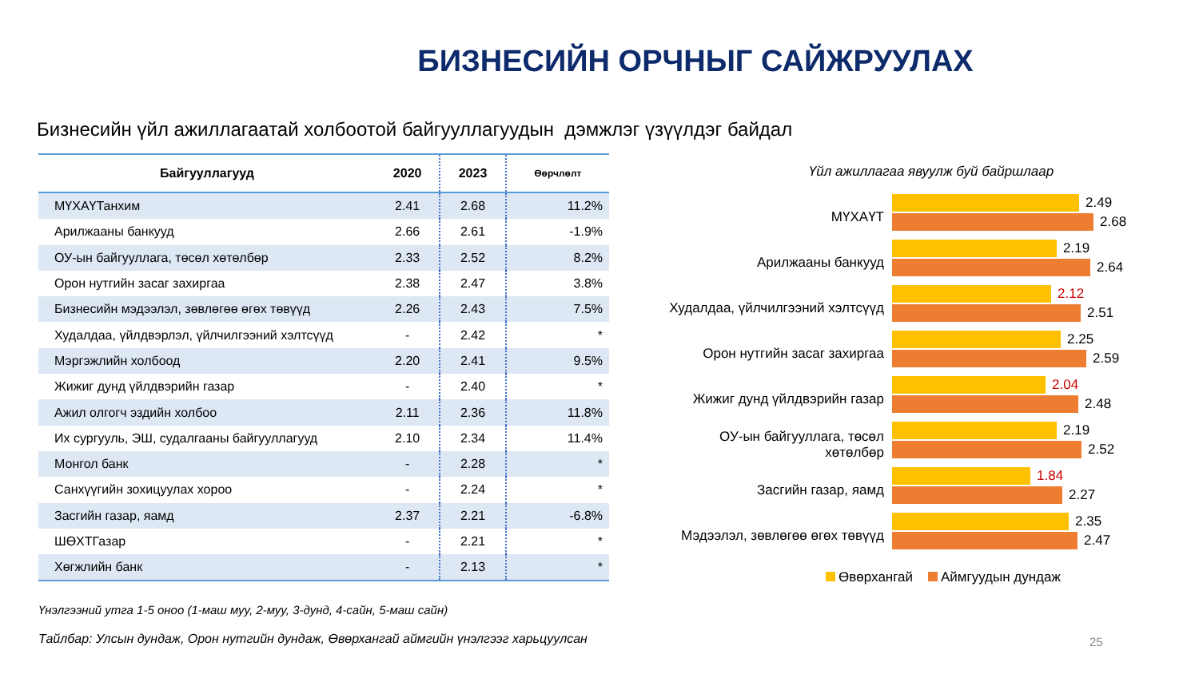БИЗНЕСИЙН ОРЧНЫГ САЙЖРУУЛАХ
Бизнесийн үйл ажиллагаатай холбоотой байгууллагуудын дэмжлэг үзүүлдэг байдал
| Байгууллагууд | 2020 | 2023 | Өөрчлөлт |
| --- | --- | --- | --- |
| МҮХАҮТанхим | 2.41 | 2.68 | 11.2% |
| Арилжааны банкууд | 2.66 | 2.61 | -1.9% |
| ОУ-ын байгууллага, төсөл хөтөлбөр | 2.33 | 2.52 | 8.2% |
| Орон нутгийн засаг захиргаа | 2.38 | 2.47 | 3.8% |
| Бизнесийн мэдээлэл, зөвлөгөө өгөх төвүүд | 2.26 | 2.43 | 7.5% |
| Худалдаа, үйлдвэрлэл, үйлчилгээний хэлтсүүд | - | 2.42 | * |
| Мэргэжлийн холбоод | 2.20 | 2.41 | 9.5% |
| Жижиг дунд үйлдвэрийн газар | - | 2.40 | * |
| Ажил олгогч эздийн холбоо | 2.11 | 2.36 | 11.8% |
| Их сургууль, ЭШ, судалгааны байгууллагууд | 2.10 | 2.34 | 11.4% |
| Монгол банк | - | 2.28 | * |
| Санхүүгийн зохицуулах хороо | - | 2.24 | * |
| Засгийн газар, яамд | 2.37 | 2.21 | -6.8% |
| ШӨХТГазар | - | 2.21 | * |
| Хөгжлийн банк | - | 2.13 | * |
Үнэлгээний утга 1-5 оноо (1-маш муу, 2-муу, 3-дунд, 4-сайн, 5-маш сайн)
Тайлбар: Улсын дундаж, Орон нутгийн дундаж, Өвөрхангай аймгийн үнэлгээг харьцуулсан
Үйл ажиллагаа явуулж буй байршлаар
МҮХАҮТ
2.49
2.68
Арилжааны банкууд
2.19
2.64
Худалдаа, үйлчилгээний хэлтсүүд
2.12
2.51
Орон нутгийн засаг захиргаа
2.25
2.59
Жижиг дунд үйлдвэрийн газар
2.04
2.48
ОУ-ын байгууллага, төсөл хөтөлбөр
2.19
2.52
Засгийн газар, яамд
1.84
2.27
Мэдээлэл, зөвлөгөө өгөх төвүүд
2.35
2.47
Өвөрхангай Аймгуудын дундаж
25